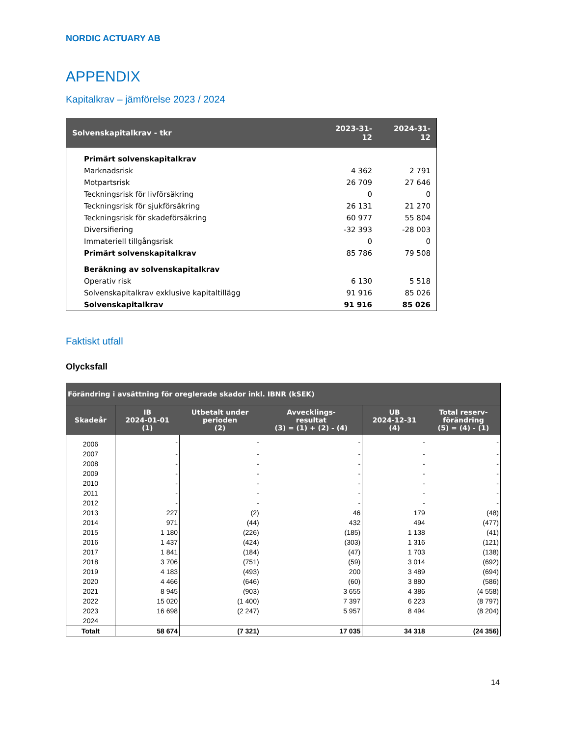NORDIC ACTUARY AB
APPENDIX
Kapitalkrav – jämförelse 2023 / 2024
| Solvenskapitalkrav - tkr | 2023-31-12 | 2024-31-12 |
| --- | --- | --- |
| Primärt solvenskapitalkrav | | |
| Marknadsrisk | 4 362 | 2 791 |
| Motpartsrisk | 26 709 | 27 646 |
| Teckningsrisk för livförsäkring | 0 | 0 |
| Teckningsrisk för sjukförsäkring | 26 131 | 21 270 |
| Teckningsrisk för skadeförsäkring | 60 977 | 55 804 |
| Diversifiering | -32 393 | -28 003 |
| Immateriell tillgångsrisk | 0 | 0 |
| Primärt solvenskapitalkrav | 85 786 | 79 508 |
| Beräkning av solvenskapitalkrav | | |
| Operativ risk | 6 130 | 5 518 |
| Solvenskapitalkrav exklusive kapitaltillägg | 91 916 | 85 026 |
| Solvenskapitalkrav | 91 916 | 85 026 |
Faktiskt utfall
Olycksfall
| Förändring i avsättning för oreglerade skador inkl. IBNR (kSEK) | | | | | |
| --- | --- | --- | --- | --- | --- |
| Skadeår | IB 2024-01-01 (1) | Utbetalt under perioden (2) | Avvecklings- resultat (3) = (1) + (2) - (4) | UB 2024-12-31 (4) | Total reserv- förändring (5) = (4) - (1) |
| 2006 | - | - | - | - | - |
| 2007 | - | - | - | - | - |
| 2008 | - | - | - | - | - |
| 2009 | - | - | - | - | - |
| 2010 | - | - | - | - | - |
| 2011 | - | - | - | - | - |
| 2012 | - | - | - | - | - |
| 2013 | 227 | (2) | 46 | 179 | (48) |
| 2014 | 971 | (44) | 432 | 494 | (477) |
| 2015 | 1 180 | (226) | (185) | 1 138 | (41) |
| 2016 | 1 437 | (424) | (303) | 1 316 | (121) |
| 2017 | 1 841 | (184) | (47) | 1 703 | (138) |
| 2018 | 3 706 | (751) | (59) | 3 014 | (692) |
| 2019 | 4 183 | (493) | 200 | 3 489 | (694) |
| 2020 | 4 466 | (646) | (60) | 3 880 | (586) |
| 2021 | 8 945 | (903) | 3 655 | 4 386 | (4 558) |
| 2022 | 15 020 | (1 400) | 7 397 | 6 223 | (8 797) |
| 2023 | 16 698 | (2 247) | 5 957 | 8 494 | (8 204) |
| 2024 | | | | | |
| Totalt | 58 674 | (7 321) | 17 035 | 34 318 | (24 356) |
14